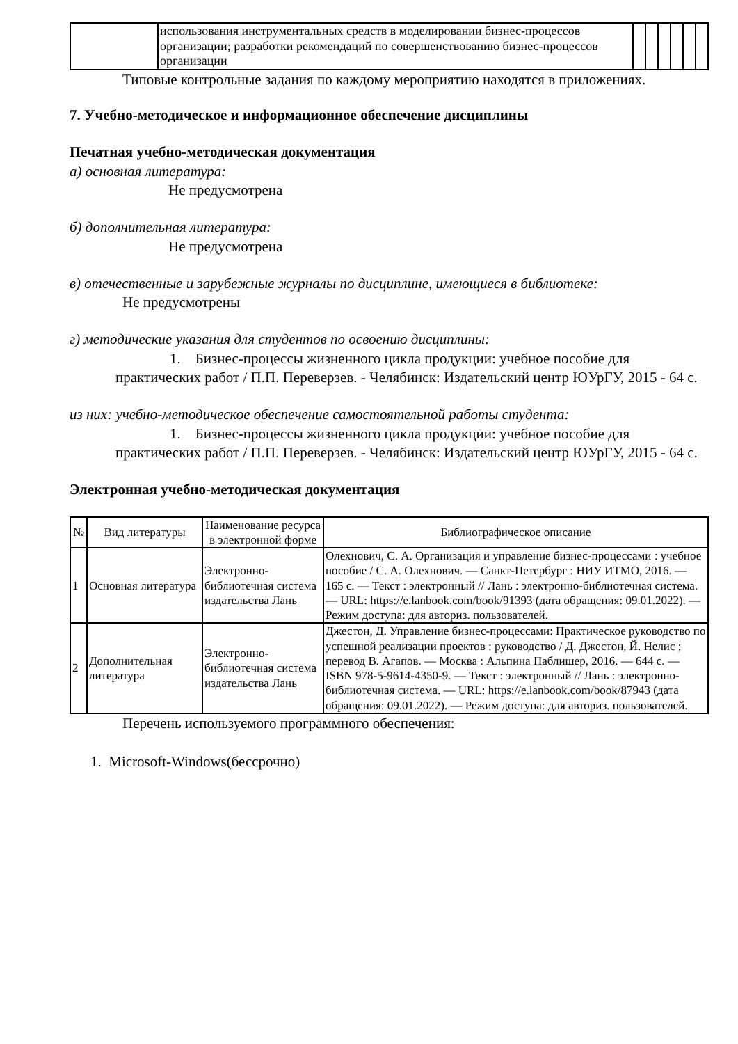| | использования инструментальных средств в моделировании бизнес-процессов организации; разработки рекомендаций по совершенствованию бизнес-процессов организации | | | | | | |
Типовые контрольные задания по каждому мероприятию находятся в приложениях.
7. Учебно-методическое и информационное обеспечение дисциплины
Печатная учебно-методическая документация
а) основная литература:
Не предусмотрена
б) дополнительная литература:
Не предусмотрена
в) отечественные и зарубежные журналы по дисциплине, имеющиеся в библиотеке:
Не предусмотрены
г) методические указания для студентов по освоению дисциплины:
1. Бизнес-процессы жизненного цикла продукции: учебное пособие для практических работ / П.П. Переверзев. - Челябинск: Издательский центр ЮУрГУ, 2015 - 64 с.
из них: учебно-методическое обеспечение самостоятельной работы студента:
1. Бизнес-процессы жизненного цикла продукции: учебное пособие для практических работ / П.П. Переверзев. - Челябинск: Издательский центр ЮУрГУ, 2015 - 64 с.
Электронная учебно-методическая документация
| № | Вид литературы | Наименование ресурса в электронной форме | Библиографическое описание |
| --- | --- | --- | --- |
| 1 | Основная литература | Электронно-библиотечная система издательства Лань | Олехнович, С. А. Организация и управление бизнес-процессами : учебное пособие / С. А. Олехнович. — Санкт-Петербург : НИУ ИТМО, 2016. — 165 с. — Текст : электронный // Лань : электронно-библиотечная система. — URL: https://e.lanbook.com/book/91393 (дата обращения: 09.01.2022). — Режим доступа: для авториз. пользователей. |
| 2 | Дополнительная литература | Электронно-библиотечная система издательства Лань | Джестон, Д. Управление бизнес-процессами: Практическое руководство по успешной реализации проектов : руководство / Д. Джестон, Й. Нелис ; перевод В. Агапов. — Москва : Альпина Паблишер, 2016. — 644 с. — ISBN 978-5-9614-4350-9. — Текст : электронный // Лань : электронно-библиотечная система. — URL: https://e.lanbook.com/book/87943 (дата обращения: 09.01.2022). — Режим доступа: для авториз. пользователей. |
Перечень используемого программного обеспечения:
1. Microsoft-Windows(бессрочно)